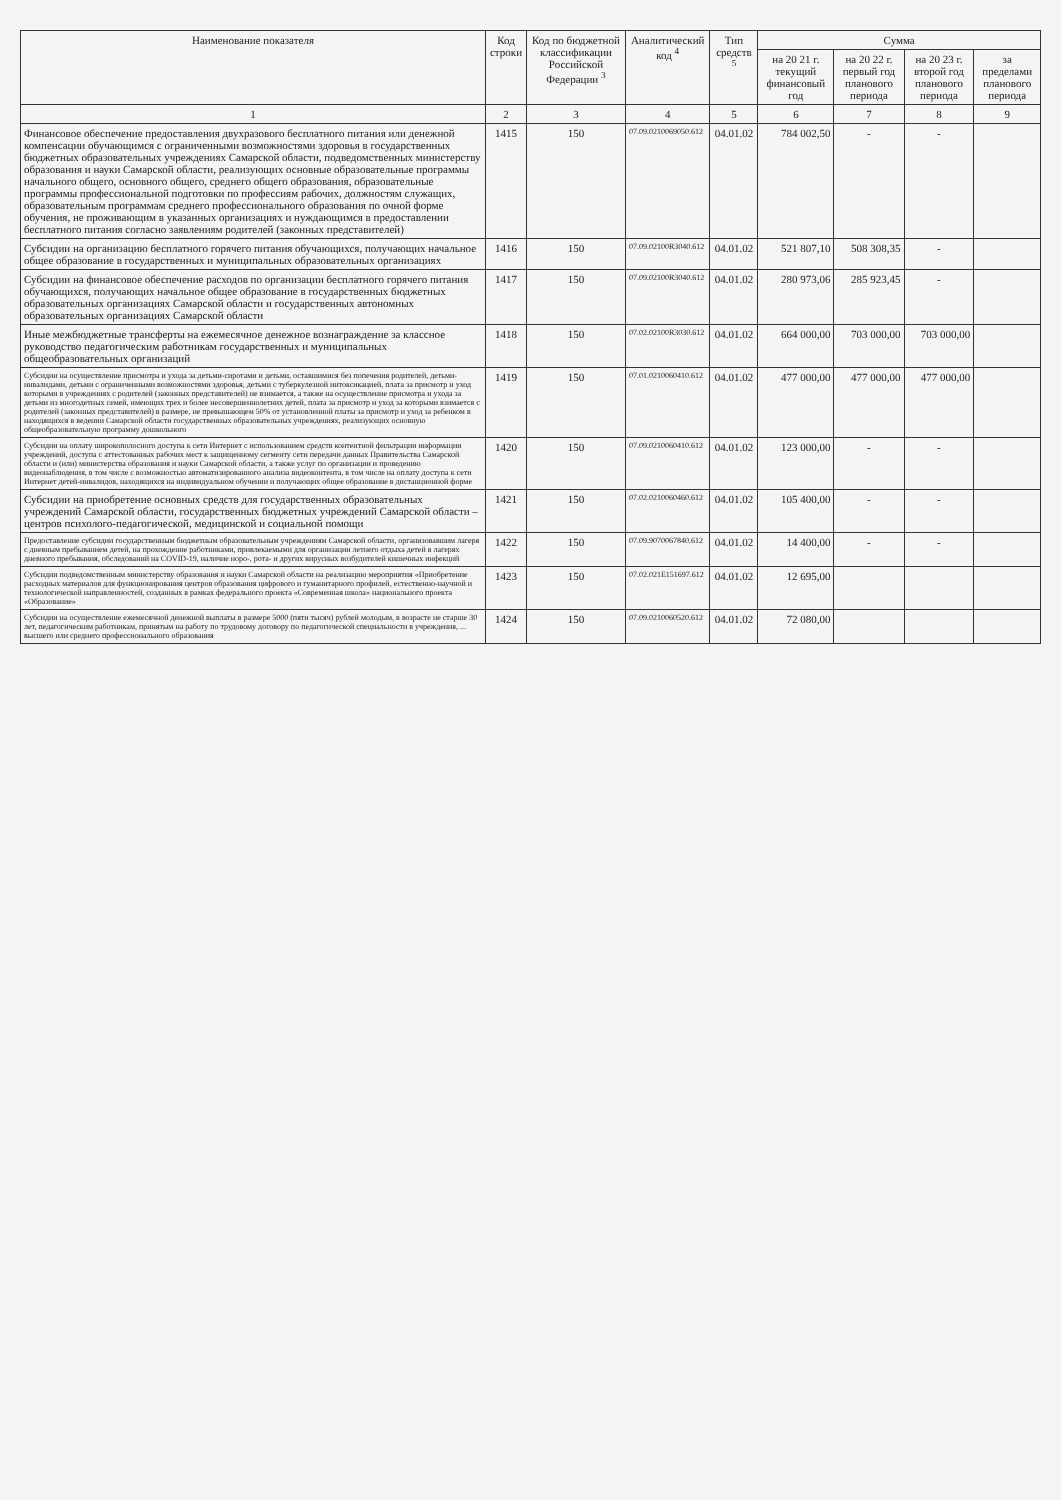| Наименование показателя | Код строки | Код по бюджетной классификации Российской Федерации <sup>3</sup> | Аналитический код <sup>4</sup> | Тип средств <sup>5</sup> | Сумма | | | |
| --- | --- | --- | --- | --- | --- | --- | --- | --- |
| | | | | | на 20 21 г. текущий финансовый год | на 20 22 г. первый год планового периода | на 20 23 г. второй год планового периода | за пределами планового периода |
| 1 | 2 | 3 | 4 | 5 | 6 | 7 | 8 | 9 |
| Финансовое обеспечение предоставления двухразового бесплатного питания или денежной компенсации обучающимся с ограниченными возможностями здоровья в государственных бюджетных образовательных учреждениях Самарской области, подведомственных министерству образования и науки Самарской области, реализующих основные образовательные программы начального общего, основного общего, среднего общего образования, образовательные программы профессиональной подготовки по профессиям рабочих, должностям служащих, образовательным программам среднего профессионального образования по очной форме обучения, не проживающим в указанных организациях и нуждающимся в предоставлении бесплатного питания согласно заявлениям родителей (законных представителей) | 1415 | 150 | 07.09.0210069050.612 | 04.01.02 | 784 002,50 | - | - | |
| Субсидии на организацию бесплатного горячего питания обучающихся, получающих начальное общее образование в государственных и муниципальных образовательных организациях | 1416 | 150 | 07.09.02100R3040.612 | 04.01.02 | 521 807,10 | 508 308,35 | - | |
| Субсидии на финансовое обеспечение расходов по организации бесплатного горячего питания обучающихся, получающих начальное общее образование в государственных бюджетных образовательных организациях Самарской области и государственных автономных образовательных организациях Самарской области | 1417 | 150 | 07.09.02100R3040.612 | 04.01.02 | 280 973,06 | 285 923,45 | - | |
| Иные межбюджетные трансферты на ежемесячное денежное вознаграждение за классное руководство педагогическим работникам государственных и муниципальных общеобразовательных организаций | 1418 | 150 | 07.02.02100R3030.612 | 04.01.02 | 664 000,00 | 703 000,00 | 703 000,00 | |
| Субсидии на осуществление присмотра и ухода за детьми-сиротами и детьми, оставшимися без попечения родителей, детьми-инвалидами, детьми с ограниченными возможностями здоровья, детьми с туберкулезной интоксикацией, плата за присмотр и уход которыми в учреждениях с родителей (законных представителей) не взимается, а также на осуществление присмотра и ухода за детьми из многодетных семей, имеющих трех и более несовершеннолетних детей, плата за присмотр и уход за которыми взимается с родителей (законных представителей) в размере, не превышающем 50% от установленной платы за присмотр и уход за ребенком в находящихся в ведении Самарской области государственных образовательных учреждениях, реализующих основную общеобразовательную программу дошкольного | 1419 | 150 | 07.01.0210060410.612 | 04.01.02 | 477 000,00 | 477 000,00 | 477 000,00 | |
| Субсидии на оплату широкополосного доступа к сети Интернет с использованием средств контентной фильтрации информации учреждений, доступа с аттестованных рабочих мест к защищенному сегменту сети передачи данных Правительства Самарской области и (или) министерства образования и науки Самарской области, а также услуг по организации и проведению видеонаблюдения, в том числе с возможностью автоматизированного анализа видеоконтента, в том числе на оплату доступа к сети Интернет детей-инвалидов, находящихся на индивидуальном обучении и получающих общее образование в дистанционной форме | 1420 | 150 | 07.09.0210060410.612 | 04.01.02 | 123 000,00 | - | - | |
| Субсидии на приобретение основных средств для государственных образовательных учреждений Самарской области, государственных бюджетных учреждений Самарской области – центров психолого-педагогической, медицинской и социальной помощи | 1421 | 150 | 07.02.0210060460.612 | 04.01.02 | 105 400,00 | - | - | |
| Предоставление субсидии государственным бюджетным образовательным учреждениям Самарской области, организовавшим лагеря с дневным пребыванием детей, на прохождение работниками, привлекаемыми для организации летнего отдыха детей в лагерях дневного пребывания, обследований на COVID-19, наличие норо-, рота- и других вирусных возбудителей кишечных инфекций | 1422 | 150 | 07.09.9070067840.612 | 04.01.02 | 14 400,00 | - | - | |
| Субсидии подведомственным министерству образования и науки Самарской области на реализацию мероприятия «Приобретение расходных материалов для функционирования центров образования цифрового и гуманитарного профилей, естественно-научной и технологической направленностей, созданных в рамках федерального проекта «Современная школа» национального проекта «Образование» | 1423 | 150 | 07.02.021E151697.612 | 04.01.02 | 12 695,00 | | | |
| Субсидии на осуществление ежемесячной денежной выплаты в размере 5000 (пяти тысяч) рублей молодым, в возрасте не старше 30 лет, педагогическим работникам, принятым на работу по трудовому договору по педагогической специальности в учреждения, ... высшего или среднего профессионального образования | 1424 | 150 | 07.09.0210060520.612 | 04.01.02 | 72 080,00 | | | |